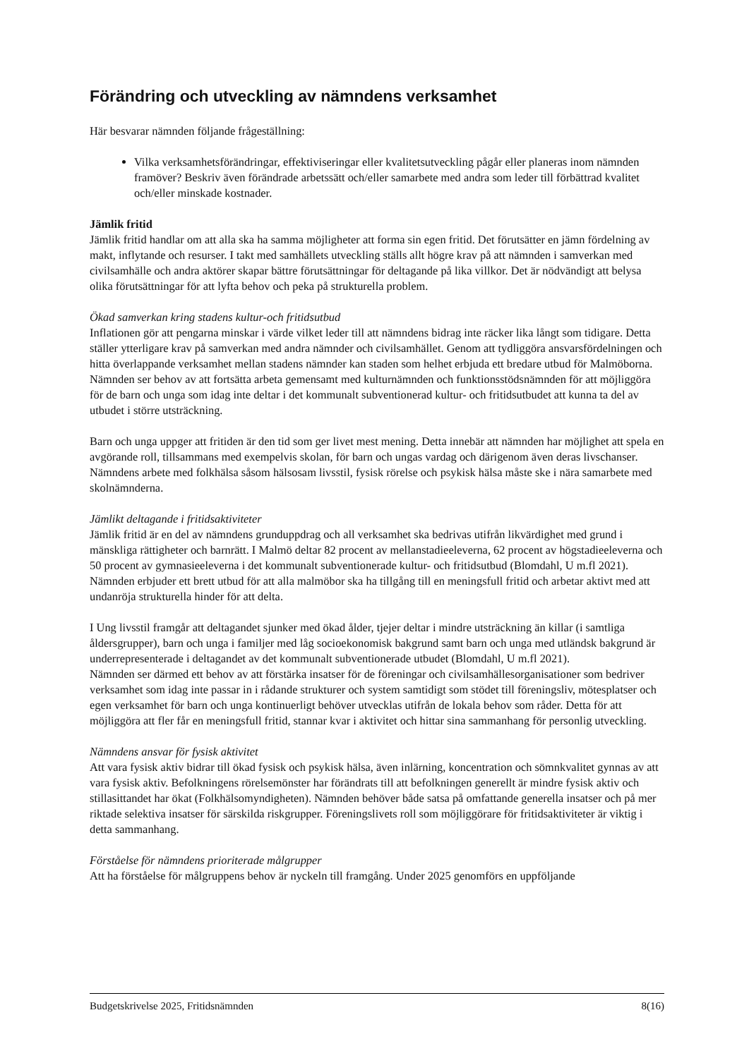Förändring och utveckling av nämndens verksamhet
Här besvarar nämnden följande frågeställning:
Vilka verksamhetsförändringar, effektiviseringar eller kvalitetsutveckling pågår eller planeras inom nämnden framöver? Beskriv även förändrade arbetssätt och/eller samarbete med andra som leder till förbättrad kvalitet och/eller minskade kostnader.
Jämlik fritid
Jämlik fritid handlar om att alla ska ha samma möjligheter att forma sin egen fritid. Det förutsätter en jämn fördelning av makt, inflytande och resurser. I takt med samhällets utveckling ställs allt högre krav på att nämnden i samverkan med civilsamhälle och andra aktörer skapar bättre förutsättningar för deltagande på lika villkor. Det är nödvändigt att belysa olika förutsättningar för att lyfta behov och peka på strukturella problem.
Ökad samverkan kring stadens kultur-och fritidsutbud
Inflationen gör att pengarna minskar i värde vilket leder till att nämndens bidrag inte räcker lika långt som tidigare. Detta ställer ytterligare krav på samverkan med andra nämnder och civilsamhället. Genom att tydliggöra ansvarsfördelningen och hitta överlappande verksamhet mellan stadens nämnder kan staden som helhet erbjuda ett bredare utbud för Malmöborna. Nämnden ser behov av att fortsätta arbeta gemensamt med kulturnämnden och funktionsstödsnämnden för att möjliggöra för de barn och unga som idag inte deltar i det kommunalt subventionerad kultur- och fritidsutbudet att kunna ta del av utbudet i större utsträckning.
Barn och unga uppger att fritiden är den tid som ger livet mest mening. Detta innebär att nämnden har möjlighet att spela en avgörande roll, tillsammans med exempelvis skolan, för barn och ungas vardag och därigenom även deras livschanser. Nämndens arbete med folkhälsa såsom hälsosam livsstil, fysisk rörelse och psykisk hälsa måste ske i nära samarbete med skolnämnderna.
Jämlikt deltagande i fritidsaktiviteter
Jämlik fritid är en del av nämndens grunduppdrag och all verksamhet ska bedrivas utifrån likvärdighet med grund i mänskliga rättigheter och barnrätt. I Malmö deltar 82 procent av mellanstadieeleverna, 62 procent av högstadieeleverna och 50 procent av gymnasieeleverna i det kommunalt subventionerade kultur- och fritidsutbud (Blomdahl, U m.fl 2021). Nämnden erbjuder ett brett utbud för att alla malmöbor ska ha tillgång till en meningsfull fritid och arbetar aktivt med att undanröja strukturella hinder för att delta.
I Ung livsstil framgår att deltagandet sjunker med ökad ålder, tjejer deltar i mindre utsträckning än killar (i samtliga åldersgrupper), barn och unga i familjer med låg socioekonomisk bakgrund samt barn och unga med utländsk bakgrund är underrepresenterade i deltagandet av det kommunalt subventionerade utbudet (Blomdahl, U m.fl 2021).
Nämnden ser därmed ett behov av att förstärka insatser för de föreningar och civilsamhällesorganisationer som bedriver verksamhet som idag inte passar in i rådande strukturer och system samtidigt som stödet till föreningsliv, mötesplatser och egen verksamhet för barn och unga kontinuerligt behöver utvecklas utifrån de lokala behov som råder. Detta för att möjliggöra att fler får en meningsfull fritid, stannar kvar i aktivitet och hittar sina sammanhang för personlig utveckling.
Nämndens ansvar för fysisk aktivitet
Att vara fysisk aktiv bidrar till ökad fysisk och psykisk hälsa, även inlärning, koncentration och sömnkvalitet gynnas av att vara fysisk aktiv. Befolkningens rörelsemönster har förändrats till att befolkningen generellt är mindre fysisk aktiv och stillasittandet har ökat (Folkhälsomyndigheten). Nämnden behöver både satsa på omfattande generella insatser och på mer riktade selektiva insatser för särskilda riskgrupper. Föreningslivets roll som möjliggörare för fritidsaktiviteter är viktig i detta sammanhang.
Förståelse för nämndens prioriterade målgrupper
Att ha förståelse för målgruppens behov är nyckeln till framgång. Under 2025 genomförs en uppföljande
Budgetskrivelse 2025, Fritidsnämnden 8(16)